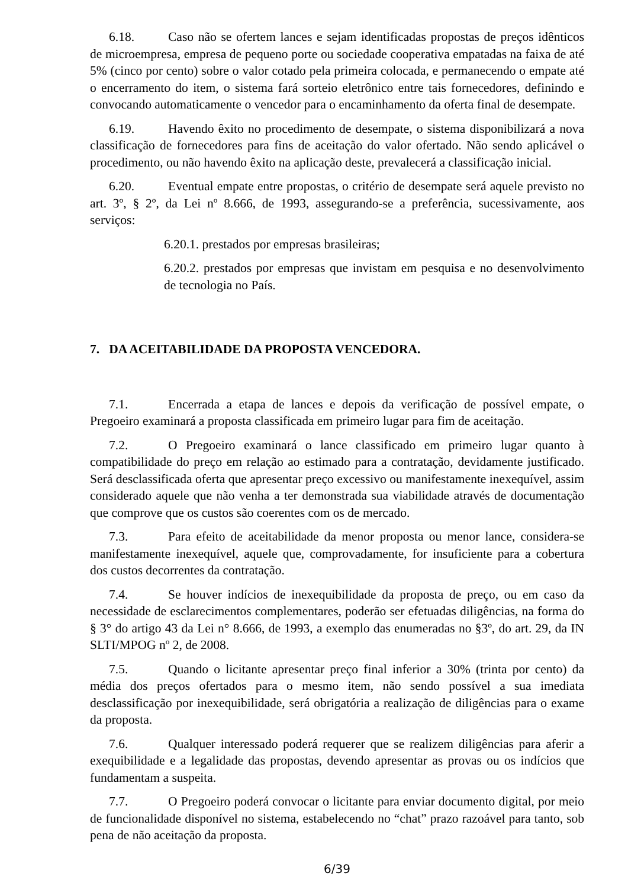6.18. Caso não se ofertem lances e sejam identificadas propostas de preços idênticos de microempresa, empresa de pequeno porte ou sociedade cooperativa empatadas na faixa de até 5% (cinco por cento) sobre o valor cotado pela primeira colocada, e permanecendo o empate até o encerramento do item, o sistema fará sorteio eletrônico entre tais fornecedores, definindo e convocando automaticamente o vencedor para o encaminhamento da oferta final de desempate.
6.19. Havendo êxito no procedimento de desempate, o sistema disponibilizará a nova classificação de fornecedores para fins de aceitação do valor ofertado. Não sendo aplicável o procedimento, ou não havendo êxito na aplicação deste, prevalecerá a classificação inicial.
6.20. Eventual empate entre propostas, o critério de desempate será aquele previsto no art. 3º, § 2º, da Lei nº 8.666, de 1993, assegurando-se a preferência, sucessivamente, aos serviços:
6.20.1. prestados por empresas brasileiras;
6.20.2. prestados por empresas que invistam em pesquisa e no desenvolvimento de tecnologia no País.
7. DA ACEITABILIDADE DA PROPOSTA VENCEDORA.
7.1. Encerrada a etapa de lances e depois da verificação de possível empate, o Pregoeiro examinará a proposta classificada em primeiro lugar para fim de aceitação.
7.2. O Pregoeiro examinará o lance classificado em primeiro lugar quanto à compatibilidade do preço em relação ao estimado para a contratação, devidamente justificado. Será desclassificada oferta que apresentar preço excessivo ou manifestamente inexequível, assim considerado aquele que não venha a ter demonstrada sua viabilidade através de documentação que comprove que os custos são coerentes com os de mercado.
7.3. Para efeito de aceitabilidade da menor proposta ou menor lance, considera-se manifestamente inexequível, aquele que, comprovadamente, for insuficiente para a cobertura dos custos decorrentes da contratação.
7.4. Se houver indícios de inexequibilidade da proposta de preço, ou em caso da necessidade de esclarecimentos complementares, poderão ser efetuadas diligências, na forma do § 3° do artigo 43 da Lei n° 8.666, de 1993, a exemplo das enumeradas no §3º, do art. 29, da IN SLTI/MPOG nº 2, de 2008.
7.5. Quando o licitante apresentar preço final inferior a 30% (trinta por cento) da média dos preços ofertados para o mesmo item, não sendo possível a sua imediata desclassificação por inexequibilidade, será obrigatória a realização de diligências para o exame da proposta.
7.6. Qualquer interessado poderá requerer que se realizem diligências para aferir a exequibilidade e a legalidade das propostas, devendo apresentar as provas ou os indícios que fundamentam a suspeita.
7.7. O Pregoeiro poderá convocar o licitante para enviar documento digital, por meio de funcionalidade disponível no sistema, estabelecendo no “chat” prazo razoável para tanto, sob pena de não aceitação da proposta.
6/39